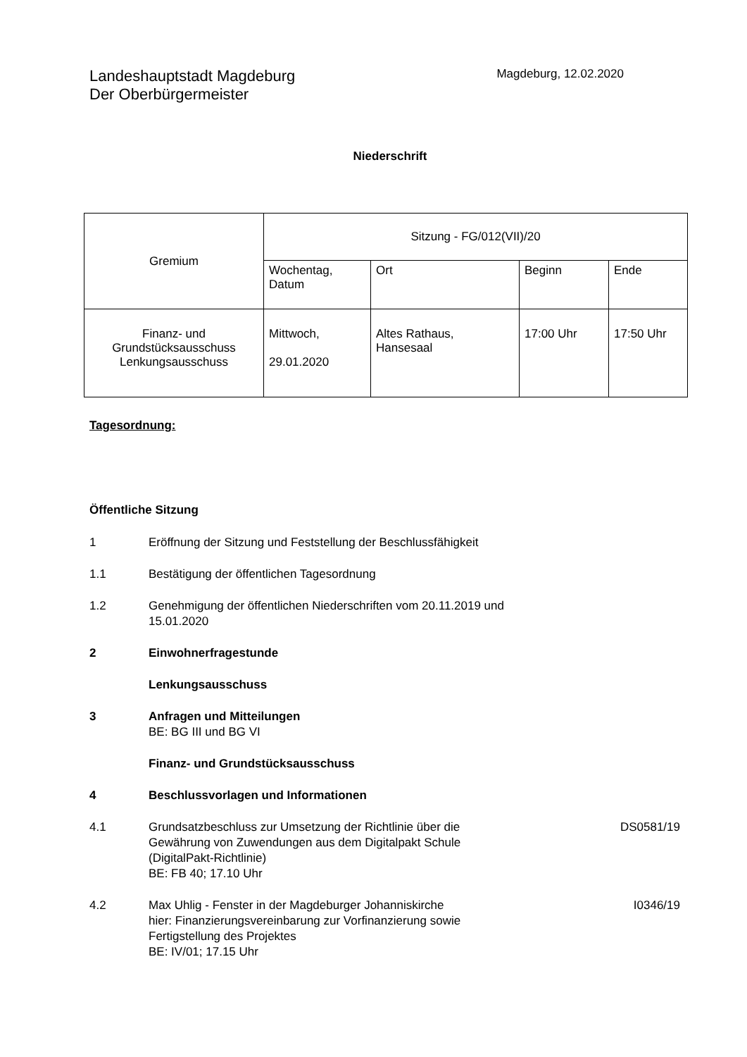Landeshauptstadt Magdeburg
Der Oberbürgermeister
Magdeburg, 12.02.2020
Niederschrift
| Gremium | Sitzung - FG/012(VII)/20 | | | |
| | Wochentag, Datum | Ort | Beginn | Ende |
| Finanz- und Grundstücksausschuss Lenkungsausschuss | Mittwoch, 29.01.2020 | Altes Rathaus, Hansesaal | 17:00 Uhr | 17:50 Uhr |
Tagesordnung:
Öffentliche Sitzung
1 Eröffnung der Sitzung und Feststellung der Beschlussfähigkeit
1.1 Bestätigung der öffentlichen Tagesordnung
1.2 Genehmigung der öffentlichen Niederschriften vom 20.11.2019 und 15.01.2020
2 Einwohnerfragestunde
Lenkungsausschuss
3 Anfragen und Mitteilungen
BE: BG III und BG VI
Finanz- und Grundstücksausschuss
4 Beschlussvorlagen und Informationen
4.1 Grundsatzbeschluss zur Umsetzung der Richtlinie über die Gewährung von Zuwendungen aus dem Digitalpakt Schule (DigitalPakt-Richtlinie)
BE: FB 40; 17.10 Uhr
DS0581/19
4.2 Max Uhlig - Fenster in der Magdeburger Johanniskirche
hier: Finanzierungsvereinbarung zur Vorfinanzierung sowie Fertigstellung des Projektes
BE: IV/01; 17.15 Uhr
I0346/19